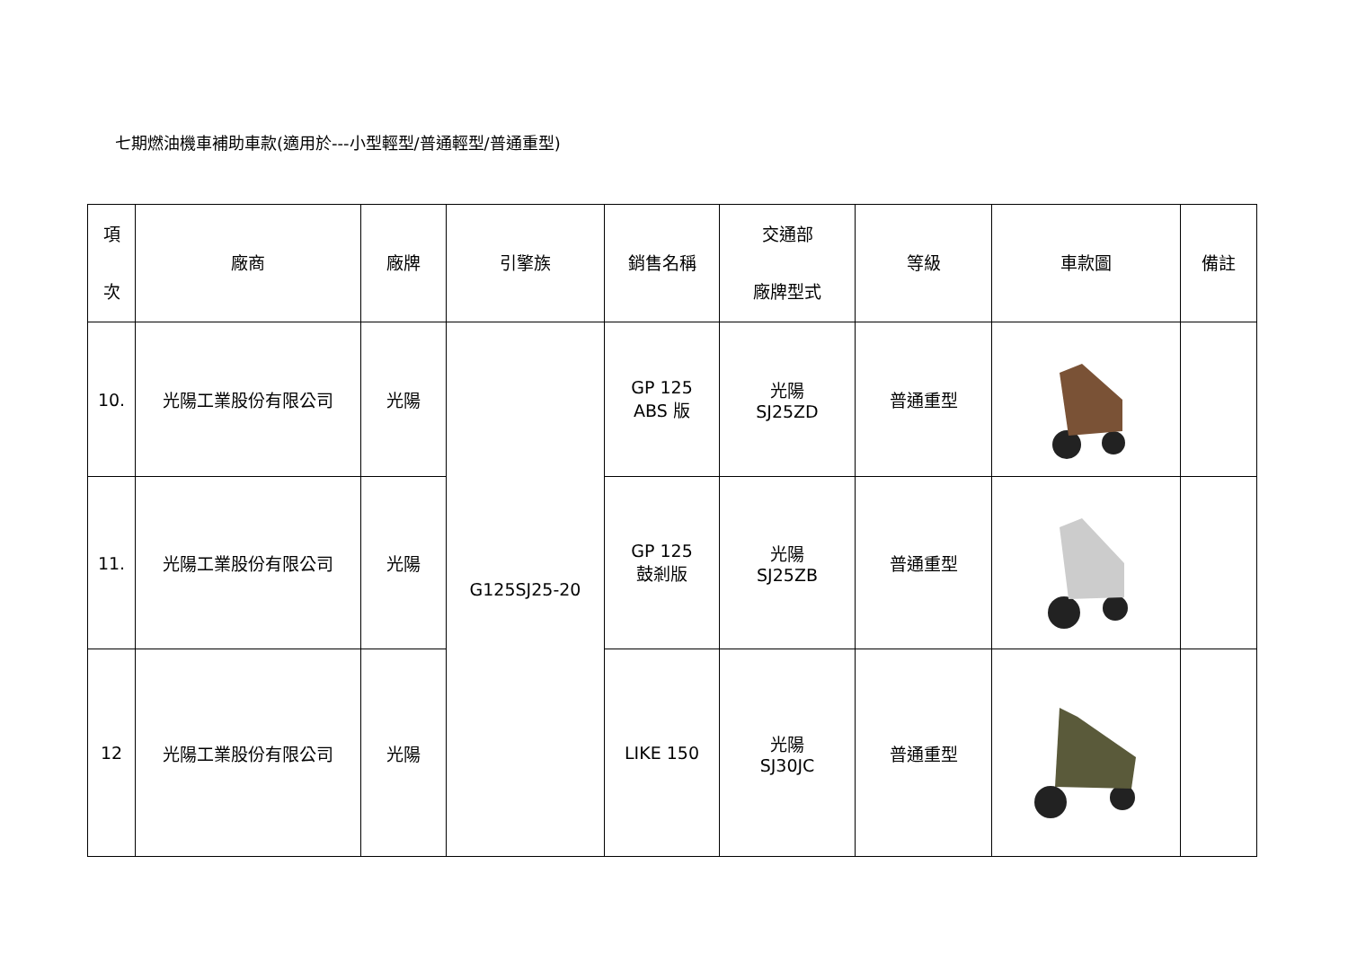七期燃油機車補助車款(適用於---小型輕型/普通輕型/普通重型)
| 項 次 | 廠商 | 廠牌 | 引擎族 | 銷售名稱 | 交通部 廠牌型式 | 等級 | 車款圖 | 備註 |
| --- | --- | --- | --- | --- | --- | --- | --- | --- |
| 10. | 光陽工業股份有限公司 | 光陽 | G125SJ25-20 | GP 125 ABS 版 | 光陽 SJ25ZD | 普通重型 | | |
| 11. | 光陽工業股份有限公司 | 光陽 | | GP 125 鼓剎版 | 光陽 SJ25ZB | 普通重型 | | |
| 12 | 光陽工業股份有限公司 | 光陽 | | LIKE 150 | 光陽 SJ30JC | 普通重型 | | |